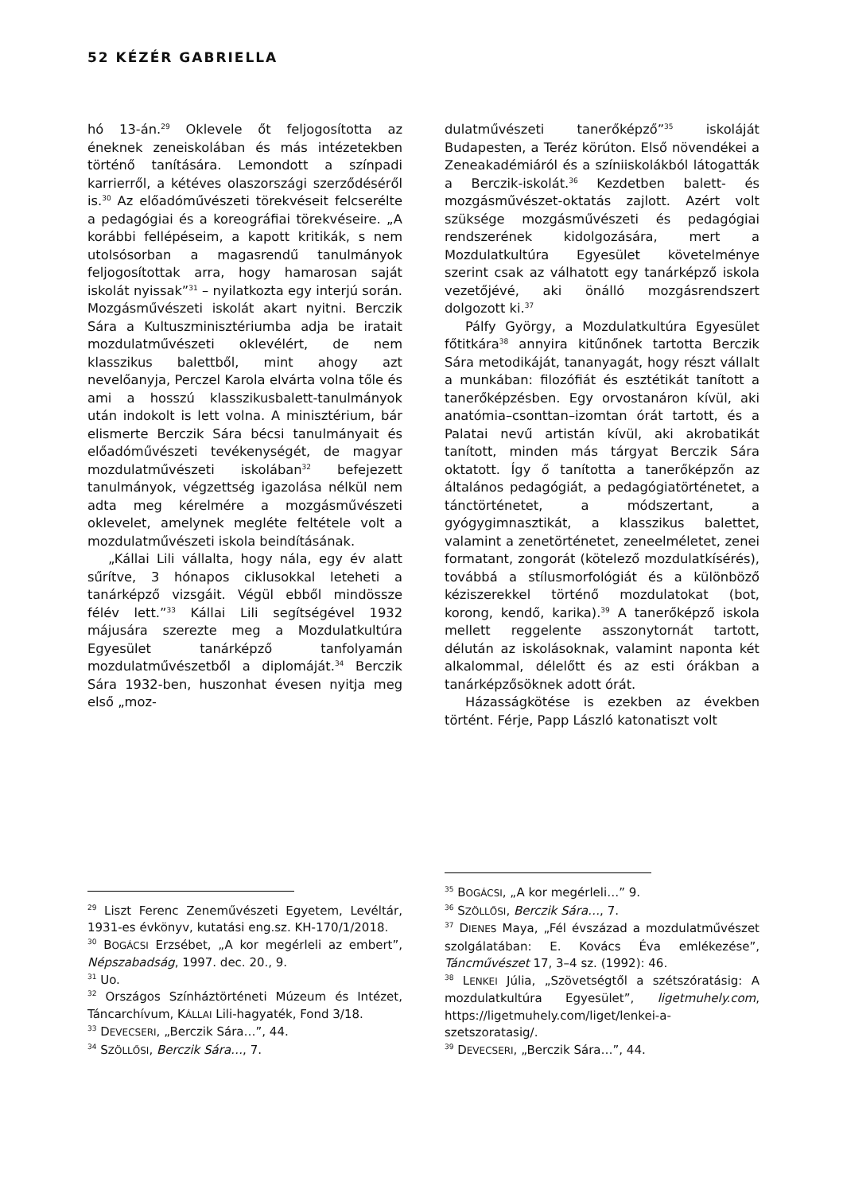52 KÉZÉR GABRIELLA
hó 13-án.<sup>29</sup> Oklevele őt feljogosította az éneknek zeneiskolában és más intézetekben történő tanítására. Lemondott a színpadi karrierről, a kétéves olaszországi szerződéséről is.<sup>30</sup> Az előadóművészeti törekvéseit felcserélte a pedagógiai és a koreográfiai törekvéseire. „A korábbi fellépéseim, a kapott kritikák, s nem utolsósorban a magasrendű tanulmányok feljogosítottak arra, hogy hamarosan saját iskolát nyissak”<sup>31</sup> – nyilatkozta egy interjú során. Mozgásművészeti iskolát akart nyitni. Berczik Sára a Kultuszminisztériumba adja be iratait mozdulatművészeti oklevélért, de nem klasszikus balettből, mint ahogy azt nevelőanyja, Perczel Karola elvárta volna tőle és ami a hosszú klasszikusbalett-tanulmányok után indokolt is lett volna. A minisztérium, bár elismerte Berczik Sára bécsi tanulmányait és előadóművészeti tevékenységét, de magyar mozdulatművészeti iskolában<sup>32</sup> befejezett tanulmányok, végzettség igazolása nélkül nem adta meg kérelmére a mozgásművészeti oklevelet, amelynek megléte feltétele volt a mozdulatművészeti iskola beindításának.
„Kállai Lili vállalta, hogy nála, egy év alatt sűrítve, 3 hónapos ciklusokkal leteheti a tanárképző vizsgáit. Végül ebből mindössze félév lett.”<sup>33</sup> Kállai Lili segítségével 1932 májusára szerezte meg a Mozdulatkultúra Egyesület tanárképző tanfolyamán mozdulatművészetből a diplomáját.<sup>34</sup> Berczik Sára 1932-ben, huszonhat évesen nyitja meg első „moz-
<sup>29</sup> Liszt Ferenc Zeneművészeti Egyetem, Levéltár, 1931-es évkönyv, kutatási eng.sz. KH-170/1/2018.
<sup>30</sup> BOGÁCSI Erzsébet, „A kor megérleli az embert”, Népszabadság, 1997. dec. 20., 9.
<sup>31</sup> Uo.
<sup>32</sup> Országos Színháztörténeti Múzeum és Intézet, Táncarchívum, KÁLLAI Lili-hagyaték, Fond 3/18.
<sup>33</sup> DEVECSERI, „Berczik Sára…”, 44.
<sup>34</sup> SZÖLLŐSI, Berczik Sára…, 7.
dulatművészeti tanerőképző”<sup>35</sup> iskoláját Budapesten, a Teréz körúton. Első növendékei a Zeneakadémiáról és a színiiskolákból látogatták a Berczik-iskolát.<sup>36</sup> Kezdetben balett- és mozgásművészet-oktatás zajlott. Azért volt szüksége mozgásművészeti és pedagógiai rendszerének kidolgozására, mert a Mozdulatkultúra Egyesület követelménye szerint csak az válhatott egy tanárképző iskola vezetőjévé, aki önálló mozgásrendszert dolgozott ki.<sup>37</sup>
Pálfy György, a Mozdulatkultúra Egyesület főtitkára<sup>38</sup> annyira kitűnőnek tartotta Berczik Sára metodikáját, tananyagát, hogy részt vállalt a munkában: filozófiát és esztétikát tanított a tanerőképzésben. Egy orvostanáron kívül, aki anatómia–csonttan–izomtan órát tartott, és a Palatai nevű artistán kívül, aki akrobatikát tanított, minden más tárgyat Berczik Sára oktatott. Így ő tanította a tanerőképzőn az általános pedagógiát, a pedagógiatörténetet, a tánctörténetet, a módszertant, a gyógygimnasztikát, a klasszikus balettet, valamint a zenetörténetet, zeneelméletet, zenei formatant, zongorát (kötelező mozdulatkísérés), továbbá a stílusmorfológiát és a különböző kéziszerekkel történő mozdulatokat (bot, korong, kendő, karika).<sup>39</sup> A tanerőképző iskola mellett reggelente asszonytornát tartott, délután az iskolásoknak, valamint naponta két alkalommal, délelőtt és az esti órákban a tanárképzősöknek adott órát.
Házasságkötése is ezekben az években történt. Férje, Papp László katonatiszt volt
<sup>35</sup> BOGÁCSI, „A kor megérleli…” 9.
<sup>36</sup> SZÖLLŐSI, Berczik Sára…, 7.
<sup>37</sup> DIENES Maya, „Fél évszázad a mozdulatművészet szolgálatában: E. Kovács Éva emlékezése”, Táncművészet 17, 3–4 sz. (1992): 46.
<sup>38</sup> LENKEI Júlia, „Szövetségtől a szétszóratásig: A mozdulatkultúra Egyesület”, ligetmuhely.com, https://ligetmuhely.com/liget/lenkei-a-szetszoratasig/.
<sup>39</sup> DEVECSERI, „Berczik Sára…”, 44.